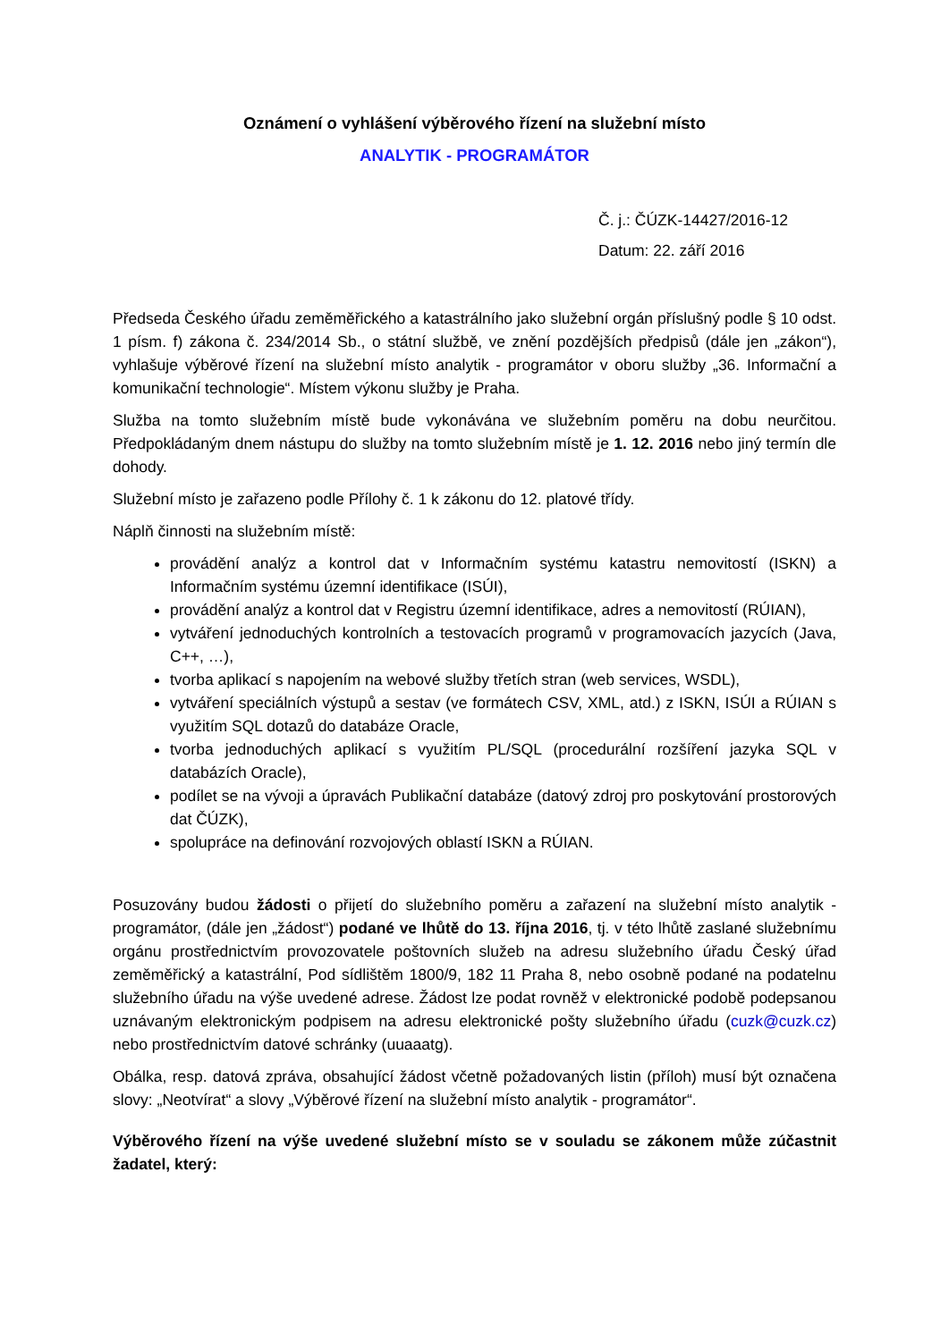Oznámení o vyhlášení výběrového řízení na služební místo
ANALYTIK - PROGRAMÁTOR
Č. j.: ČÚZK-14427/2016-12
Datum: 22. září 2016
Předseda Českého úřadu zeměměřického a katastrálního jako služební orgán příslušný podle § 10 odst. 1 písm. f) zákona č. 234/2014 Sb., o státní službě, ve znění pozdějších předpisů (dále jen „zákon“), vyhlašuje výběrové řízení na služební místo analytik - programátor v oboru služby „36. Informační a komunikační technologie“. Místem výkonu služby je Praha.
Služba na tomto služebním místě bude vykonávána ve služebním poměru na dobu neurčitou. Předpokládaným dnem nástupu do služby na tomto služebním místě je 1. 12. 2016 nebo jiný termín dle dohody.
Služební místo je zařazeno podle Přílohy č. 1 k zákonu do 12. platové třídy.
Náplň činnosti na služebním místě:
provádění analýz a kontrol dat v Informačním systému katastru nemovitostí (ISKN) a Informačním systému územní identifikace (ISÚI),
provádění analýz a kontrol dat v Registru územní identifikace, adres a nemovitostí (RÚIAN),
vytváření jednoduchých kontrolních a testovacích programů v programovacích jazycích (Java, C++, …),
tvorba aplikací s napojením na webové služby třetích stran (web services, WSDL),
vytváření speciálních výstupů a sestav (ve formátech CSV, XML, atd.) z ISKN, ISÚI a RÚIAN s využitím SQL dotazů do databáze Oracle,
tvorba jednoduchých aplikací s využitím PL/SQL (procedurální rozšíření jazyka SQL v databázích Oracle),
podílet se na vývoji a úpravách Publikační databáze (datový zdroj pro poskytování prostorových dat ČÚZK),
spolupráce na definování rozvojových oblastí ISKN a RÚIAN.
Posuzovány budou žádosti o přijetí do služebního poměru a zařazení na služební místo analytik - programátor, (dále jen „žádost“) podané ve lhůtě do 13. října 2016, tj. v této lhůtě zaslané služebnímu orgánu prostřednictvím provozovatele poštovních služeb na adresu služebního úřadu Český úřad zeměměřický a katastrální, Pod sídlištěm 1800/9, 182 11 Praha 8, nebo osobně podané na podatelnu služebního úřadu na výše uvedené adrese. Žádost lze podat rovněž v elektronické podobě podepsanou uznávaným elektronickým podpisem na adresu elektronické pošty služebního úřadu (cuzk@cuzk.cz) nebo prostřednictvím datové schránky (uuaaatg).
Obálka, resp. datová zpráva, obsahující žádost včetně požadovaných listin (příloh) musí být označena slovy: „Neotvírat“ a slovy „Výběrové řízení na služební místo analytik - programátor“.
Výběrového řízení na výše uvedené služební místo se v souladu se zákonem může zúčastnit žadatel, který: